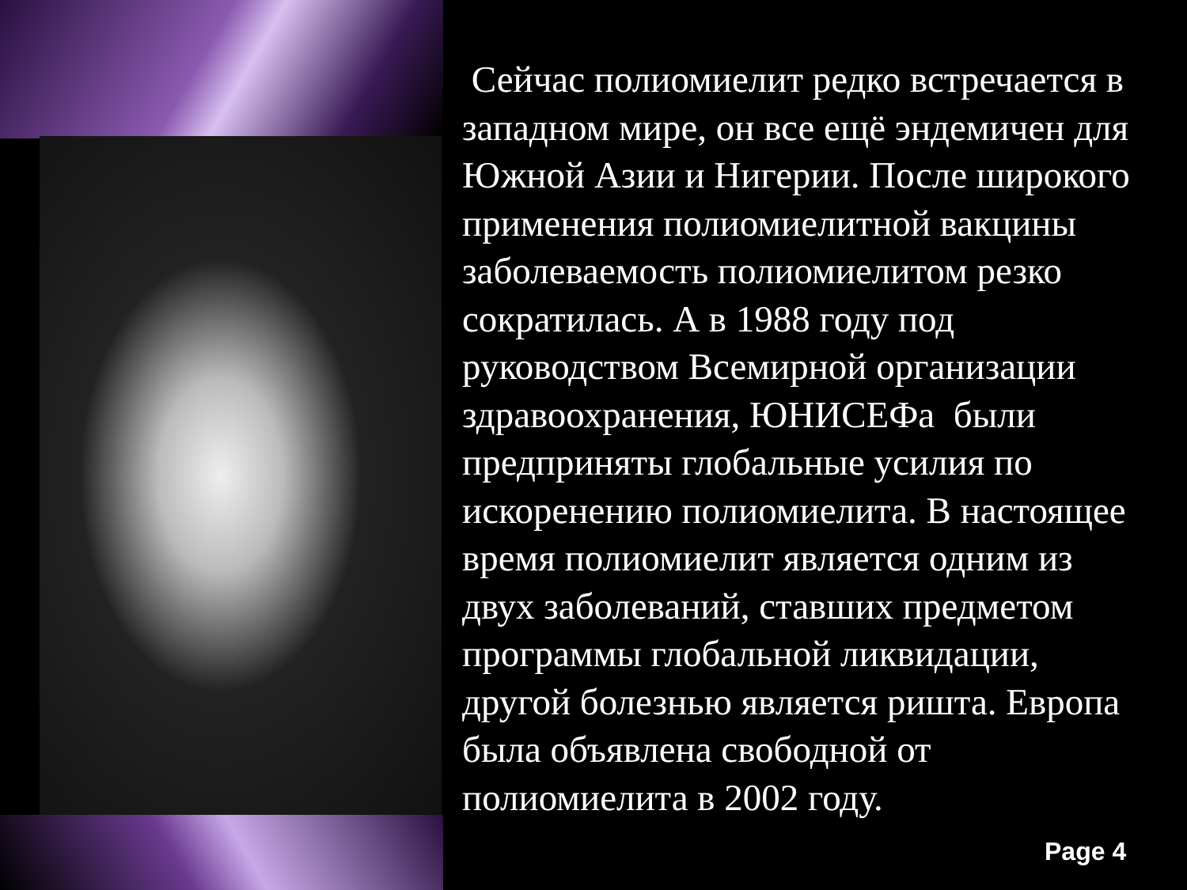Сейчас полиомиелит редко встречается в западном мире, он все ещё эндемичен для Южной Азии и Нигерии. После широкого применения полиомиелитной вакцины заболеваемость полиомиелитом резко сократилась. А в 1988 году под руководством Всемирной организации
здравоохранения, ЮНИСЕФа были предприняты глобальные усилия по искоренению полиомиелита. В настоящее время полиомиелит является одним из двух заболеваний, ставших предметом программы глобальной ликвидации, другой болезнью является ришта. Европа была объявлена свободной от полиомиелита в 2002 году.
Page 4